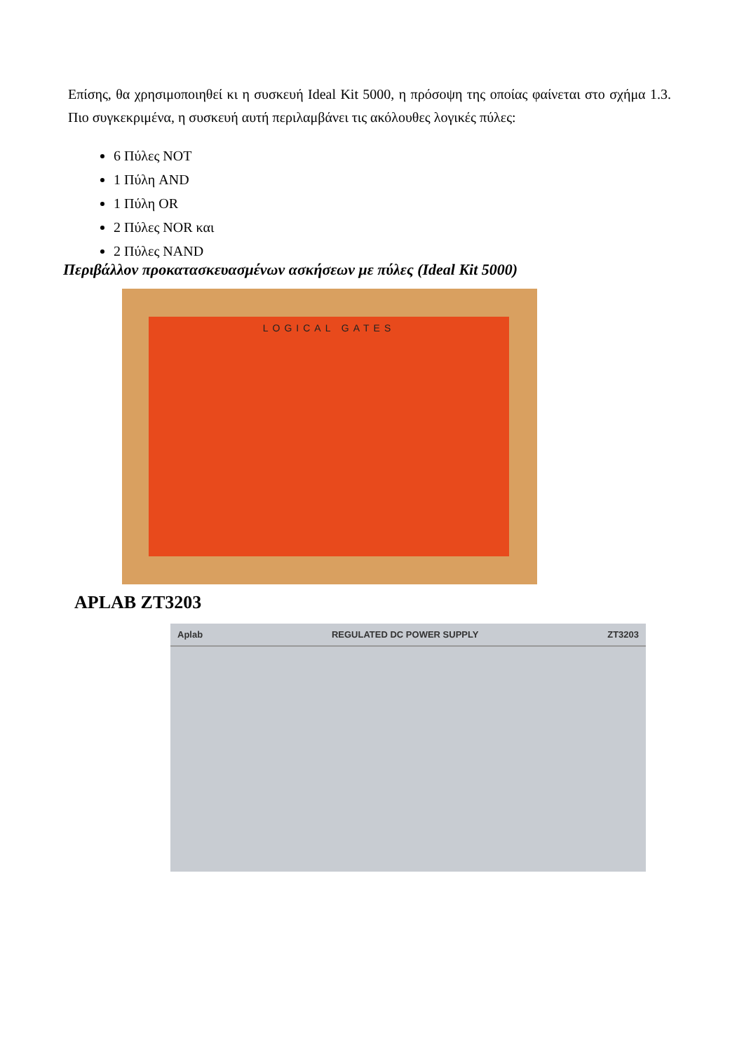Επίσης, θα χρησιμοποιηθεί κι η συσκευή Ideal Kit 5000, η πρόσοψη της οποίας φαίνεται στο σχήμα 1.3. Πιο συγκεκριμένα, η συσκευή αυτή περιλαμβάνει τις ακόλουθες λογικές πύλες:
6 Πύλες NOT
1 Πύλη AND
1 Πύλη OR
2 Πύλες NOR και
2 Πύλες NAND
Περιβάλλον προκατασκευασμένων ασκήσεων με πύλες (Ideal Kit 5000)
LOGICAL GATES
APLAB ZT3203
Aplab REGULATED DC POWER SUPPLY ZT3203